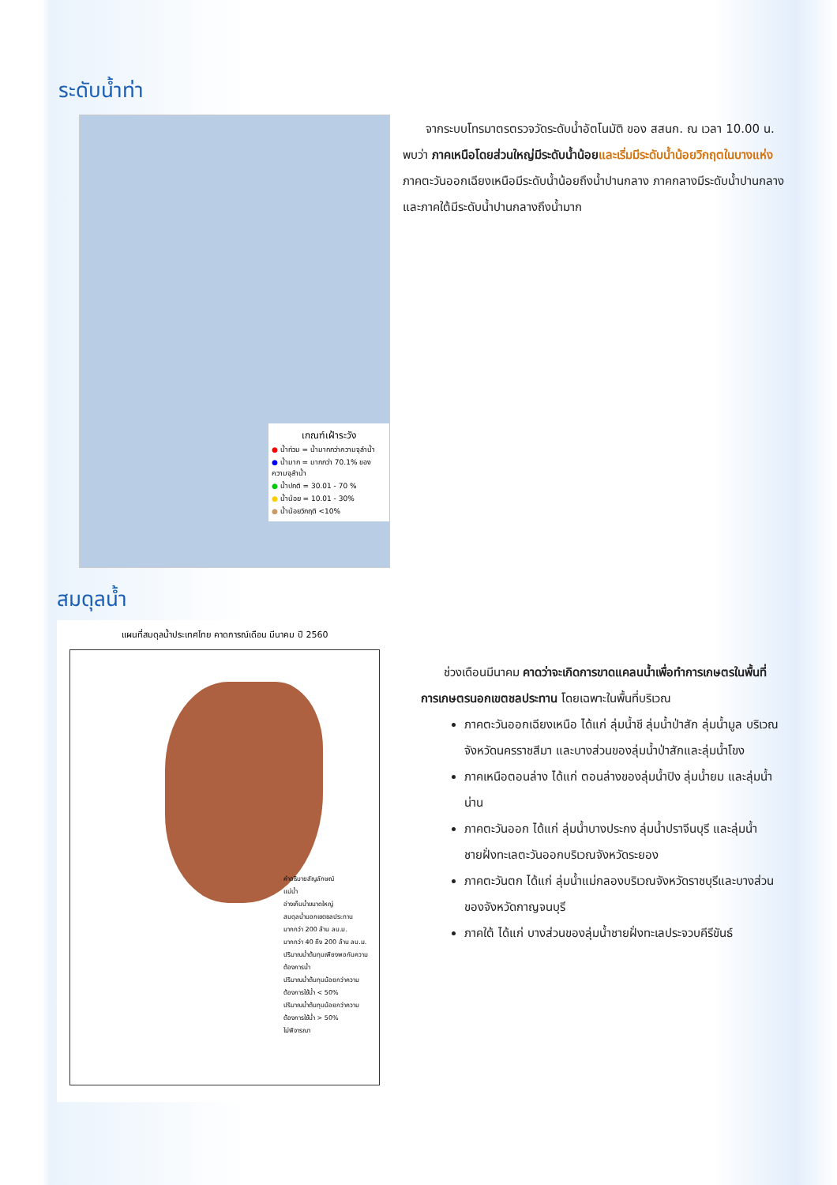ระดับน้ำท่า
เกณฑ์เฝ้าระวัง
● น้ำท่วม = น้ำมากกว่าความจุลำน้ำ
● น้ำมาก = มากกว่า 70.1% ของความจุลำน้ำ
● น้ำปกติ = 30.01 - 70 %
● น้ำน้อย = 10.01 - 30%
● น้ำน้อยวิกฤติ <10%
จากระบบโทรมาตรตรวจวัดระดับน้ำอัตโนมัติ ของ สสนก. ณ เวลา 10.00 น. พบว่า ภาคเหนือโดยส่วนใหญ่มีระดับน้ำน้อย และเริ่มมีระดับน้ำน้อยวิกฤตในบางแห่ง ภาคตะวันออกเฉียงเหนือมีระดับน้ำน้อยถึงน้ำปานกลาง ภาคกลางมีระดับน้ำปานกลาง และภาคใต้มีระดับน้ำปานกลางถึงน้ำมาก
สมดุลน้ำ
แผนที่สมดุลน้ำประเทศไทย คาดการณ์เดือน มีนาคม ปี 2560
คำอธิบายสัญลักษณ์
แม่น้ำ
อ่างเก็บน้ำขนาดใหญ่
สมดุลน้ำนอกเขตชลประทาน
มากกว่า 200 ล้าน ลบ.ม.
มากกว่า 40 ถึง 200 ล้าน ลบ.ม.
ปริมาณน้ำต้นทุนเพียงพอกับความต้องการน้ำ
ปริมาณน้ำต้นทุนน้อยกว่าความต้องการใช้น้ำ < 50%
ปริมาณน้ำต้นทุนน้อยกว่าความต้องการใช้น้ำ > 50%
ไม่พิจารณา
ช่วงเดือนมีนาคม คาดว่าจะเกิดการขาดแคลนน้ำเพื่อทำการเกษตรในพื้นที่การเกษตรนอกเขตชลประทาน โดยเฉพาะในพื้นที่บริเวณ
ภาคตะวันออกเฉียงเหนือ ได้แก่ ลุ่มน้ำชี ลุ่มน้ำป่าสัก ลุ่มน้ำมูล บริเวณจังหวัดนครราชสีมา และบางส่วนของลุ่มน้ำป่าสักและลุ่มน้ำโขง
ภาคเหนือตอนล่าง ได้แก่ ตอนล่างของลุ่มน้ำปิง ลุ่มน้ำยม และลุ่มน้ำน่าน
ภาคตะวันออก ได้แก่ ลุ่มน้ำบางประกง ลุ่มน้ำปราจีนบุรี และลุ่มน้ำชายฝั่งทะเลตะวันออกบริเวณจังหวัดระยอง
ภาคตะวันตก ได้แก่ ลุ่มน้ำแม่กลองบริเวณจังหวัดราชบุรีและบางส่วนของจังหวัดกาญจนบุรี
ภาคใต้ ได้แก่ บางส่วนของลุ่มน้ำชายฝั่งทะเลประจวบคีรีขันธ์